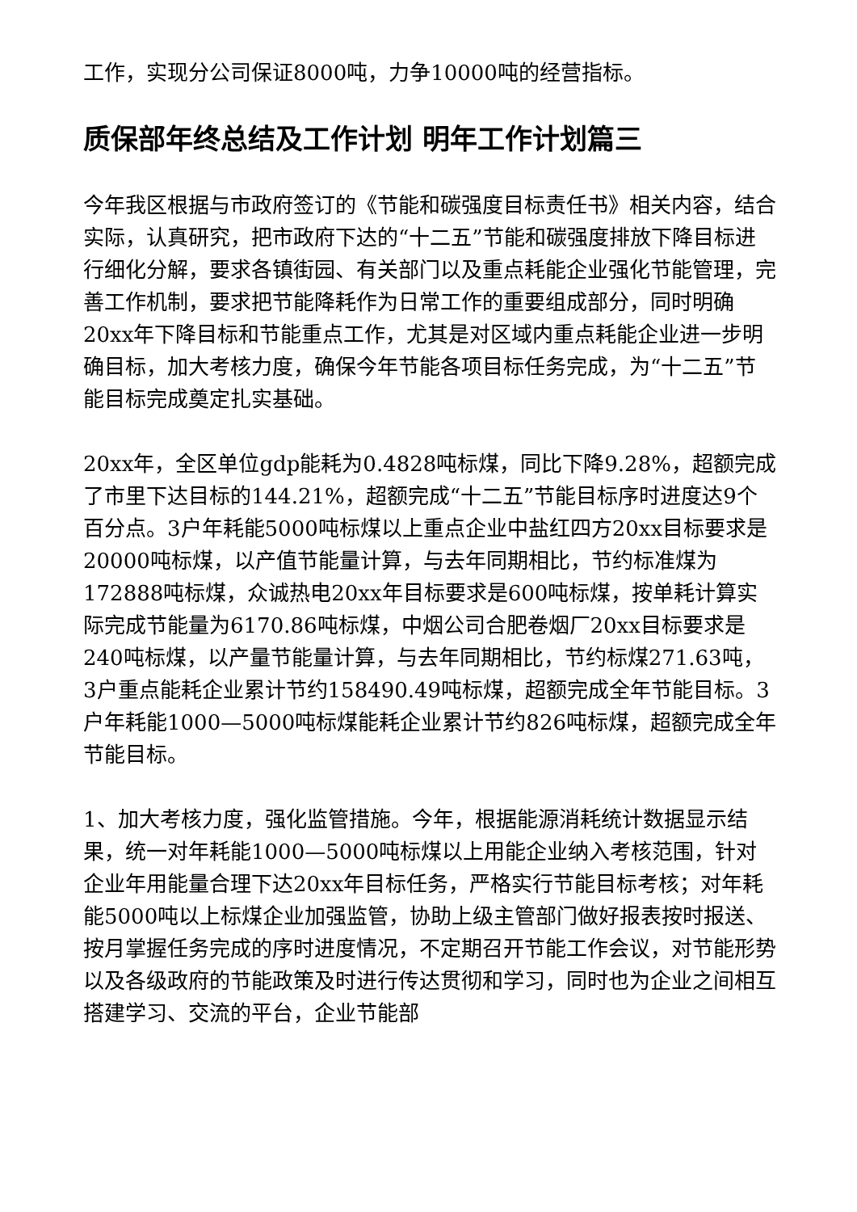工作，实现分公司保证8000吨，力争10000吨的经营指标。
质保部年终总结及工作计划 明年工作计划篇三
今年我区根据与市政府签订的《节能和碳强度目标责任书》相关内容，结合实际，认真研究，把市政府下达的“十二五”节能和碳强度排放下降目标进行细化分解，要求各镇街园、有关部门以及重点耗能企业强化节能管理，完善工作机制，要求把节能降耗作为日常工作的重要组成部分，同时明确20xx年下降目标和节能重点工作，尤其是对区域内重点耗能企业进一步明确目标，加大考核力度，确保今年节能各项目标任务完成，为“十二五”节能目标完成奠定扎实基础。
20xx年，全区单位gdp能耗为0.4828吨标煤，同比下降9.28%，超额完成了市里下达目标的144.21%，超额完成“十二五”节能目标序时进度达9个百分点。3户年耗能5000吨标煤以上重点企业中盐红四方20xx目标要求是20000吨标煤，以产值节能量计算，与去年同期相比，节约标准煤为172888吨标煤，众诚热电20xx年目标要求是600吨标煤，按单耗计算实际完成节能量为6170.86吨标煤，中烟公司合肥卷烟厂20xx目标要求是240吨标煤，以产量节能量计算，与去年同期相比，节约标煤271.63吨，3户重点能耗企业累计节约158490.49吨标煤，超额完成全年节能目标。3户年耗能1000—5000吨标煤能耗企业累计节约826吨标煤，超额完成全年节能目标。
1、加大考核力度，强化监管措施。今年，根据能源消耗统计数据显示结果，统一对年耗能1000—5000吨标煤以上用能企业纳入考核范围，针对企业年用能量合理下达20xx年目标任务，严格实行节能目标考核；对年耗能5000吨以上标煤企业加强监管，协助上级主管部门做好报表按时报送、按月掌握任务完成的序时进度情况，不定期召开节能工作会议，对节能形势以及各级政府的节能政策及时进行传达贯彻和学习，同时也为企业之间相互搭建学习、交流的平台，企业节能部